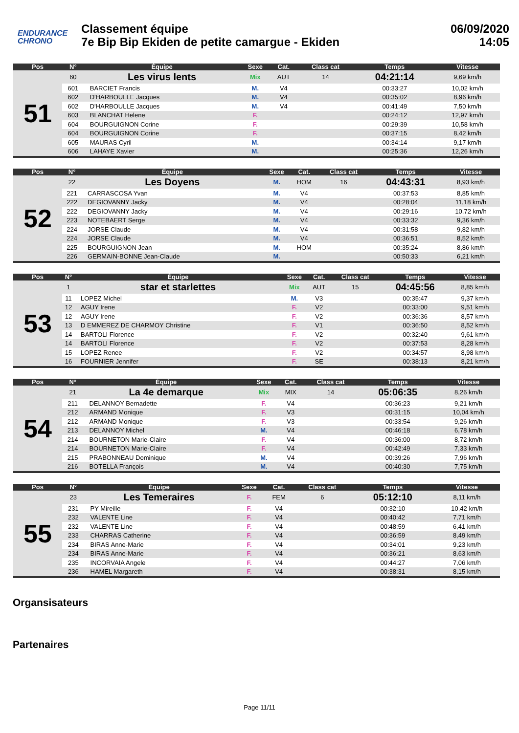ENDURANCE
CHRONO
Classement équipe
7e Bip Bip Ekiden de petite camargue - Ekiden
06/09/2020
14:05
| Pos | N° | Équipe | Sexe | Cat. | Class cat | Temps | Vitesse |
| --- | --- | --- | --- | --- | --- | --- | --- |
| 51 | 60 | Les virus lents | Mix | AUT | 14 | 04:21:14 | 9,69 km/h |
| | 601 | BARCIET Francis | M. | V4 | | 00:33:27 | 10,02 km/h |
| | 602 | D'HARBOULLE Jacques | M. | V4 | | 00:35:02 | 8,96 km/h |
| | 602 | D'HARBOULLE Jacques | M. | V4 | | 00:41:49 | 7,50 km/h |
| | 603 | BLANCHAT Helene | F. | | | 00:24:12 | 12,97 km/h |
| | 604 | BOURGUIGNON Corine | F. | | | 00:29:39 | 10,58 km/h |
| | 604 | BOURGUIGNON Corine | F. | | | 00:37:15 | 8,42 km/h |
| | 605 | MAURAS Cyril | M. | | | 00:34:14 | 9,17 km/h |
| | 606 | LAHAYE Xavier | M. | | | 00:25:36 | 12,26 km/h |
| Pos | N° | Équipe | Sexe | Cat. | Class cat | Temps | Vitesse |
| --- | --- | --- | --- | --- | --- | --- | --- |
| 52 | 22 | Les Doyens | M. | HOM | 16 | 04:43:31 | 8,93 km/h |
| | 221 | CARRASCOSA Yvan | M. | V4 | | 00:37:53 | 8,85 km/h |
| | 222 | DEGIOVANNY Jacky | M. | V4 | | 00:28:04 | 11,18 km/h |
| | 222 | DEGIOVANNY Jacky | M. | V4 | | 00:29:16 | 10,72 km/h |
| | 223 | NOTEBAERT Serge | M. | V4 | | 00:33:32 | 9,36 km/h |
| | 224 | JORSE Claude | M. | V4 | | 00:31:58 | 9,82 km/h |
| | 224 | JORSE Claude | M. | V4 | | 00:36:51 | 8,52 km/h |
| | 225 | BOURGUIGNON Jean | M. | HOM | | 00:35:24 | 8,86 km/h |
| | 226 | GERMAIN-BONNE Jean-Claude | M. | | | 00:50:33 | 6,21 km/h |
| Pos | N° | Équipe | Sexe | Cat. | Class cat | Temps | Vitesse |
| --- | --- | --- | --- | --- | --- | --- | --- |
| 53 | 1 | star et starlettes | Mix | AUT | 15 | 04:45:56 | 8,85 km/h |
| | 11 | LOPEZ Michel | M. | V3 | | 00:35:47 | 9,37 km/h |
| | 12 | AGUY Irene | F. | V2 | | 00:33:00 | 9,51 km/h |
| | 12 | AGUY Irene | F. | V2 | | 00:36:36 | 8,57 km/h |
| | 13 | D EMMEREZ DE CHARMOY Christine | F. | V1 | | 00:36:50 | 8,52 km/h |
| | 14 | BARTOLI Florence | F. | V2 | | 00:32:40 | 9,61 km/h |
| | 14 | BARTOLI Florence | F. | V2 | | 00:37:53 | 8,28 km/h |
| | 15 | LOPEZ Renee | F. | V2 | | 00:34:57 | 8,98 km/h |
| | 16 | FOURNIER Jennifer | F. | SE | | 00:38:13 | 8,21 km/h |
| Pos | N° | Équipe | Sexe | Cat. | Class cat | Temps | Vitesse |
| --- | --- | --- | --- | --- | --- | --- | --- |
| 54 | 21 | La 4e demarque | Mix | MIX | 14 | 05:06:35 | 8,26 km/h |
| | 211 | DELANNOY Bernadette | F. | V4 | | 00:36:23 | 9,21 km/h |
| | 212 | ARMAND Monique | F. | V3 | | 00:31:15 | 10,04 km/h |
| | 212 | ARMAND Monique | F. | V3 | | 00:33:54 | 9,26 km/h |
| | 213 | DELANNOY Michel | M. | V4 | | 00:46:18 | 6,78 km/h |
| | 214 | BOURNETON Marie-Claire | F. | V4 | | 00:36:00 | 8,72 km/h |
| | 214 | BOURNETON Marie-Claire | F. | V4 | | 00:42:49 | 7,33 km/h |
| | 215 | PRABONNEAU Dominique | M. | V4 | | 00:39:26 | 7,96 km/h |
| | 216 | BOTELLA François | M. | V4 | | 00:40:30 | 7,75 km/h |
| Pos | N° | Équipe | Sexe | Cat. | Class cat | Temps | Vitesse |
| --- | --- | --- | --- | --- | --- | --- | --- |
| 55 | 23 | Les Temeraires | F. | FEM | 6 | 05:12:10 | 8,11 km/h |
| | 231 | PY Mireille | F. | V4 | | 00:32:10 | 10,42 km/h |
| | 232 | VALENTE Line | F. | V4 | | 00:40:42 | 7,71 km/h |
| | 232 | VALENTE Line | F. | V4 | | 00:48:59 | 6,41 km/h |
| | 233 | CHARRAS Catherine | F. | V4 | | 00:36:59 | 8,49 km/h |
| | 234 | BIRAS Anne-Marie | F. | V4 | | 00:34:01 | 9,23 km/h |
| | 234 | BIRAS Anne-Marie | F. | V4 | | 00:36:21 | 8,63 km/h |
| | 235 | INCORVAIA Angele | F. | V4 | | 00:44:27 | 7,06 km/h |
| | 236 | HAMEL Margareth | F. | V4 | | 00:38:31 | 8,15 km/h |
Organsisateurs
Partenaires
Page 11/11